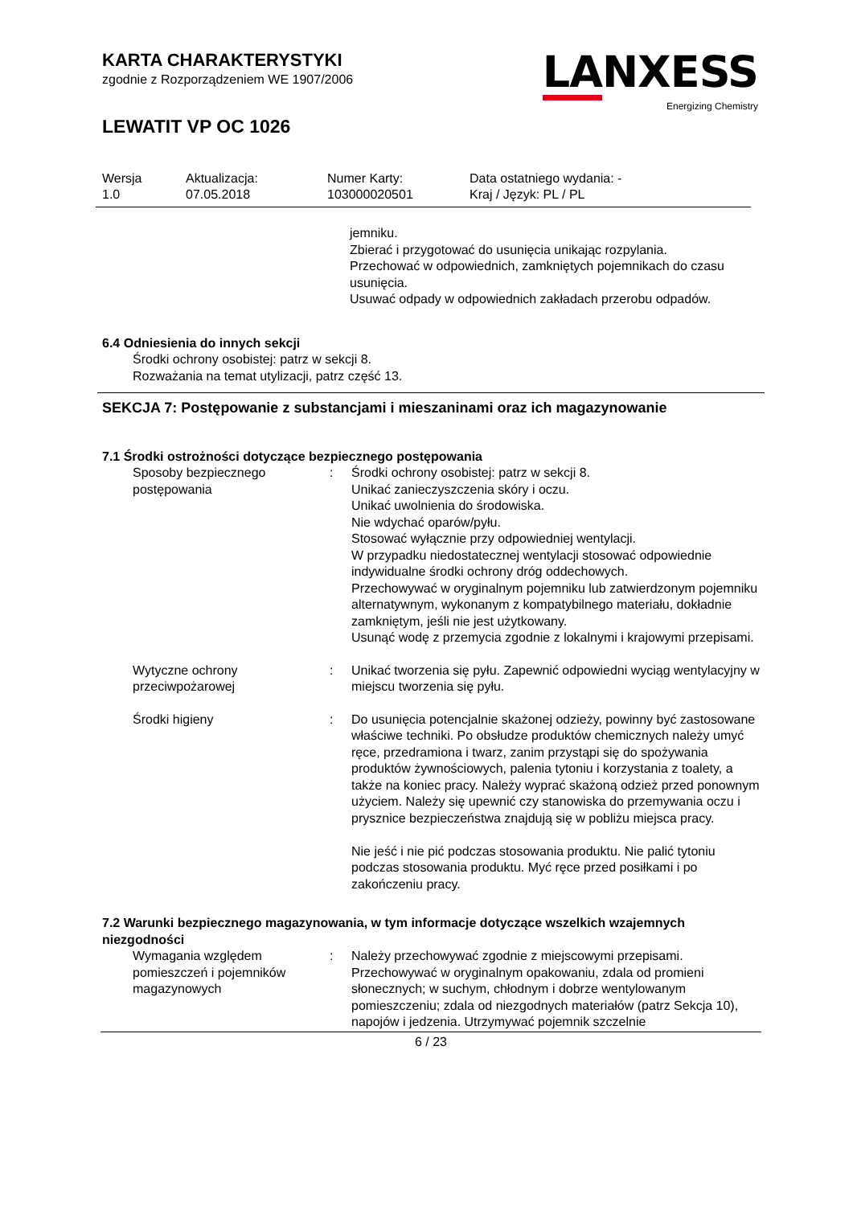KARTA CHARAKTERYSTYKI
zgodnie z Rozporządzeniem WE 1907/2006
LEWATIT VP OC 1026
LANXESS
Energizing Chemistry
| Wersja 1.0 | Aktualizacja: 07.05.2018 | Numer Karty: 103000020501 | Data ostatniego wydania: - Kraj / Język: PL / PL |
jemniku.
Zbierać i przygotować do usunięcia unikając rozpylania.
Przechować w odpowiednich, zamkniętych pojemnikach do czasu usunięcia.
Usuwać odpady w odpowiednich zakładach przerobu odpadów.
6.4 Odniesienia do innych sekcji
Środki ochrony osobistej: patrz w sekcji 8.
Rozważania na temat utylizacji, patrz część 13.
SEKCJA 7: Postępowanie z substancjami i mieszaninami oraz ich magazynowanie
7.1 Środki ostrożności dotyczące bezpiecznego postępowania
| Sposoby bezpiecznego postępowania | : | Środki ochrony osobistej: patrz w sekcji 8. Unikać zanieczyszczenia skóry i oczu. Unikać uwolnienia do środowiska. Nie wdychać oparów/pyłu. Stosować wyłącznie przy odpowiedniej wentylacji. W przypadku niedostatecznej wentylacji stosować odpowiednie indywidualne środki ochrony dróg oddechowych. Przechowywać w oryginalnym pojemniku lub zatwierdzonym pojemniku alternatywnym, wykonanym z kompatybilnego materiału, dokładnie zamkniętym, jeśli nie jest użytkowany. Usunąć wodę z przemycia zgodnie z lokalnymi i krajowymi przepisami. |
| Wytyczne ochrony przeciwpożarowej | : | Unikać tworzenia się pyłu. Zapewnić odpowiedni wyciąg wentylacyjny w miejscu tworzenia się pyłu. |
| Środki higieny | : | Do usunięcia potencjalnie skażonej odzieży, powinny być zastosowane właściwe techniki. Po obsłudze produktów chemicznych należy umyć ręce, przedramiona i twarz, zanim przystąpi się do spożywania produktów żywnościowych, palenia tytoniu i korzystania z toalety, a także na koniec pracy. Należy wyprać skażoną odzież przed ponownym użyciem. Należy się upewnić czy stanowiska do przemywania oczu i prysznice bezpieczeństwa znajdują się w pobliżu miejsca pracy. Nie jeść i nie pić podczas stosowania produktu. Nie palić tytoniu podczas stosowania produktu. Myć ręce przed posiłkami i po zakończeniu pracy. |
7.2 Warunki bezpiecznego magazynowania, w tym informacje dotyczące wszelkich wzajemnych niezgodności
| Wymagania względem pomieszczeń i pojemników magazynowych | : | Należy przechowywać zgodnie z miejscowymi przepisami. Przechowywać w oryginalnym opakowaniu, zdala od promieni słonecznych; w suchym, chłodnym i dobrze wentylowanym pomieszczeniu; zdala od niezgodnych materiałów (patrz Sekcja 10), napojów i jedzenia. Utrzymywać pojemnik szczelnie |
6 / 23